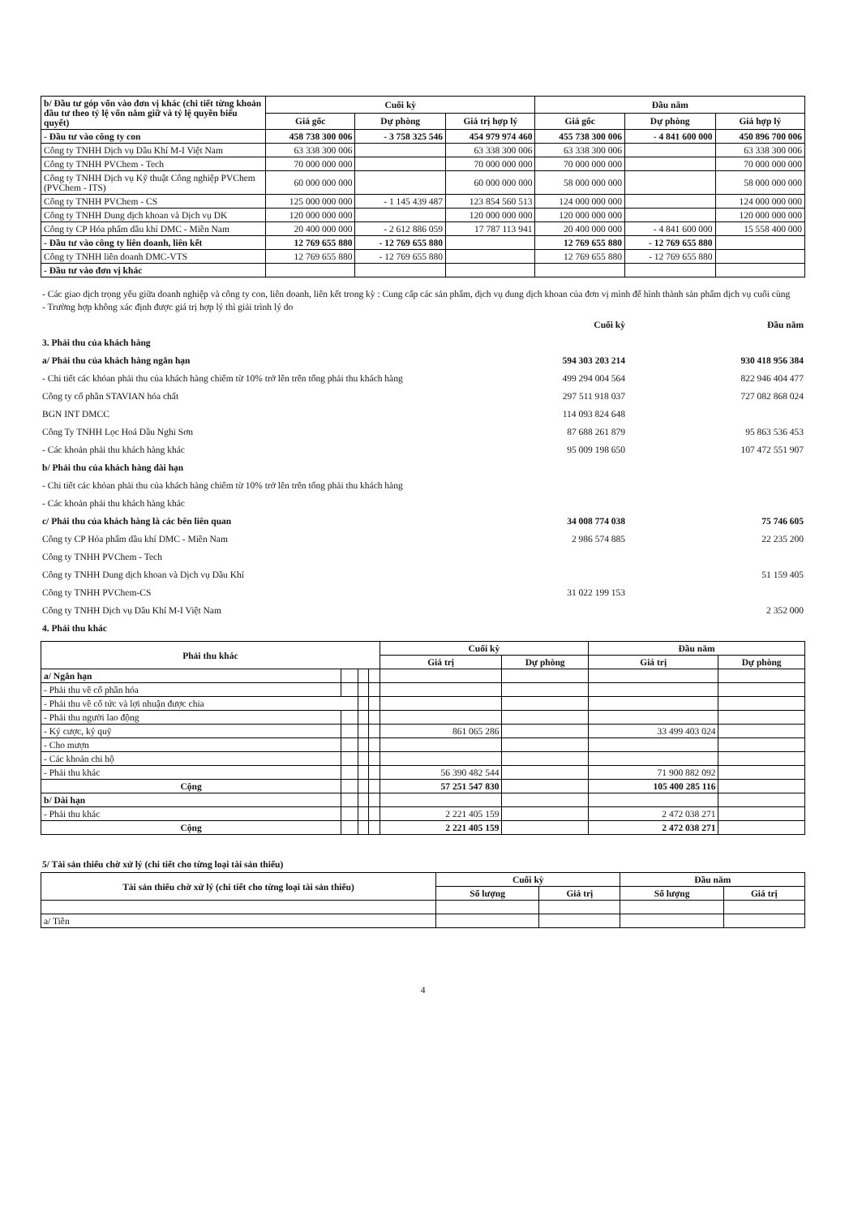| b/ Đầu tư góp vốn vào đơn vị khác (chi tiết từng khoản đầu tư theo tỷ lệ vốn nắm giữ và tỷ lệ quyền biểu quyết) | Cuối kỳ | | | Đầu năm | | |
| --- | --- | --- | --- | --- | --- | --- |
| | Giá gốc | Dự phòng | Giá trị hợp lý | Giá gốc | Dự phòng | Giá hợp lý |
| - Đầu tư vào công ty con | 458 738 300 006 | - 3 758 325 546 | 454 979 974 460 | 455 738 300 006 | - 4 841 600 000 | 450 896 700 006 |
| Công ty TNHH Dịch vụ Dầu Khí M-I Việt Nam | 63 338 300 006 | | 63 338 300 006 | 63 338 300 006 | | 63 338 300 006 |
| Công ty TNHH PVChem - Tech | 70 000 000 000 | | 70 000 000 000 | 70 000 000 000 | | 70 000 000 000 |
| Công ty TNHH Dịch vụ Kỹ thuật Công nghiệp PVChem (PVChem - ITS) | 60 000 000 000 | | 60 000 000 000 | 58 000 000 000 | | 58 000 000 000 |
| Công ty TNHH PVChem - CS | 125 000 000 000 | - 1 145 439 487 | 123 854 560 513 | 124 000 000 000 | | 124 000 000 000 |
| Công ty TNHH Dung dịch khoan và Dịch vụ DK | 120 000 000 000 | | 120 000 000 000 | 120 000 000 000 | | 120 000 000 000 |
| Công ty CP Hóa phẩm dầu khí DMC - Miền Nam | 20 400 000 000 | - 2 612 886 059 | 17 787 113 941 | 20 400 000 000 | - 4 841 600 000 | 15 558 400 000 |
| - Đầu tư vào công ty liên doanh, liên kết | 12 769 655 880 | - 12 769 655 880 | | 12 769 655 880 | - 12 769 655 880 | |
| Công ty TNHH liên doanh DMC-VTS | 12 769 655 880 | - 12 769 655 880 | | 12 769 655 880 | - 12 769 655 880 | |
| - Đầu tư vào đơn vị khác | | | | | | |
- Các giao dịch trọng yếu giữa doanh nghiệp và công ty con, liên doanh, liên kết trong kỳ : Cung cấp các sản phẩm, dịch vụ dung dịch khoan của đơn vị mình để hình thành sản phẩm dịch vụ cuối cùng
- Trường hợp không xác định được giá trị hợp lý thì giải trình lý do
Cuối kỳ Đầu năm
3. Phải thu của khách hàng
a/ Phải thu của khách hàng ngắn hạn 594 303 203 214 930 418 956 384
- Chi tiết các khỏan phải thu của khách hàng chiếm từ 10% trở lên trên tổng phải thu khách hàng 499 294 004 564 822 946 404 477
Công ty cổ phần STAVIAN hóa chất 297 511 918 037 727 082 868 024
BGN INT DMCC 114 093 824 648
Công Ty TNHH Lọc Hoá Dầu Nghi Sơn 87 688 261 879 95 863 536 453
- Các khoản phải thu khách hàng khác 95 009 198 650 107 472 551 907
b/ Phải thu của khách hàng dài hạn
- Chi tiết các khỏan phải thu của khách hàng chiếm từ 10% trở lên trên tổng phải thu khách hàng
- Các khoản phải thu khách hàng khác
c/ Phải thu của khách hàng là các bên liên quan 34 008 774 038 75 746 605
Công ty CP Hóa phẩm dầu khí DMC - Miền Nam 2 986 574 885 22 235 200
Công ty TNHH PVChem - Tech
Công ty TNHH Dung dịch khoan và Dịch vụ Dầu Khí 51 159 405
Công ty TNHH PVChem-CS 31 022 199 153
Công ty TNHH Dịch vụ Dầu Khí M-I Việt Nam 2 352 000
4. Phải thu khác
| Phải thu khác | | | | Cuối kỳ | | Đầu năm | |
| --- | --- | --- | --- | --- | --- | --- | --- |
| | | | | Giá trị | Dự phòng | Giá trị | Dự phòng |
| a/ Ngắn hạn | | | | | | | |
| - Phải thu về cổ phần hóa | | | | | | | |
| - Phải thu về cổ tức và lợi nhuận được chia | | | | | | | |
| - Phải thu người lao động | | | | | | | |
| - Ký cược, ký quỹ | | | | 861 065 286 | | 33 499 403 024 | |
| - Cho mượn | | | | | | | |
| - Các khoản chi hộ | | | | | | | |
| - Phải thu khác | | | | 56 390 482 544 | | 71 900 882 092 | |
| Cộng | | | | 57 251 547 830 | | 105 400 285 116 | |
| b/ Dài hạn | | | | | | | |
| - Phải thu khác | | | | 2 221 405 159 | | 2 472 038 271 | |
| Cộng | | | | 2 221 405 159 | | 2 472 038 271 | |
5/ Tài sản thiếu chờ xử lý (chi tiết cho từng loại tài sản thiếu)
| Tài sản thiếu chờ xử lý (chi tiết cho từng loại tài sản thiếu) | Cuối kỳ | | Đầu năm | |
| --- | --- | --- | --- | --- |
| | Số lượng | Giá trị | Số lượng | Giá trị |
| a/ Tiền | | | | |
4